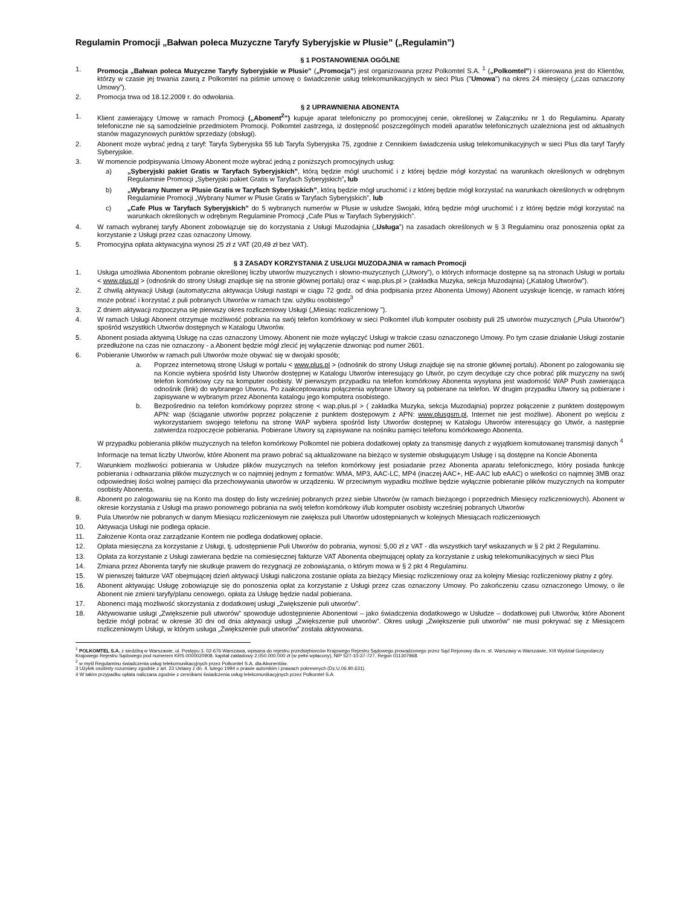Regulamin Promocji „Bałwan poleca Muzyczne Taryfy Syberyjskie w Plusie” („Regulamin”)
§ 1 POSTANOWIENIA OGÓLNE
1. Promocja „Bałwan poleca Muzyczne Taryfy Syberyjskie w Plusie” („Promocja”) jest organizowana przez Polkomtel S.A. <sup>1</sup> („Polkomtel”) i skierowana jest do Klientów, którzy w czasie jej trwania zawrą z Polkomtel na piśmie umowę o świadczenie usług telekomunikacyjnych w sieci Plus ("Umowa") na okres 24 miesięcy („czas oznaczony Umowy”).
2. Promocja trwa od 18.12.2009 r. do odwołania.
§ 2 UPRAWNIENIA ABONENTA
1. Klient zawierający Umowę w ramach Promocji („Abonent<sup>2</sup>”) kupuje aparat telefoniczny po promocyjnej cenie, określonej w Załączniku nr 1 do Regulaminu. Aparaty telefoniczne nie są samodzielnie przedmiotem Promocji. Polkomtel zastrzega, iż dostępność poszczególnych modeli aparatów telefonicznych uzależniona jest od aktualnych stanów magazynowych punktów sprzedaży (obsługi).
2. Abonent może wybrać jedną z taryf: Taryfa Syberyjska 55 lub Taryfa Syberyjska 75, zgodnie z Cennikiem świadczenia usług telekomunikacyjnych w sieci Plus dla taryf Taryfy Syberyjskie.
3. W momencie podpisywania Umowy Abonent może wybrać jedną z poniższych promocyjnych usług:
a) „Syberyjski pakiet Gratis w Taryfach Syberyjskich”, którą będzie mógł uruchomić i z której będzie mógł korzystać na warunkach określonych w odrębnym Regulaminie Promocji „Syberyjski pakiet Gratis w Taryfach Syberyjskich”, lub
b) „Wybrany Numer w Plusie Gratis w Taryfach Syberyjskich”, którą będzie mógł uruchomić i z której będzie mógł korzystać na warunkach określonych w odrębnym Regulaminie Promocji „Wybrany Numer w Plusie Gratis w Taryfach Syberyjskich”, lub
c) „Cafe Plus w Taryfach Syberyjskich” do 5 wybranych numerów w Plusie w usłudze Swojaki, którą będzie mógł uruchomić i z której będzie mógł korzystać na warunkach określonych w odrębnym Regulaminie Promocji „Cafe Plus w Taryfach Syberyjskich”.
4. W ramach wybranej taryfy Abonent zobowiązuje się do korzystania z Usługi Muzodajnia („Usługa”) na zasadach określonych w § 3 Regulaminu oraz ponoszenia opłat za korzystanie z Usługi przez czas oznaczony Umowy.
5. Promocyjna opłata aktywacyjna wynosi 25 zł z VAT (20,49 zł bez VAT).
§ 3 ZASADY KORZYSTANIA Z USŁUGI MUZODAJNIA w ramach Promocji
1. Usługa umożliwia Abonentom pobranie określonej liczby utworów muzycznych i słowno-muzycznych („Utwory”), o których informacje dostępne są na stronach Usługi w portalu < www.plus.pl > (odnośnik do strony Usługi znajduje się na stronie głównej portalu) oraz < wap.plus.pl > (zakładka Muzyka, sekcja Muzodajnia) („Katalog Utworów”).
2. Z chwilą aktywacji Usługi (automatyczna aktywacja Usługi nastąpi w ciągu 72 godz. od dnia podpisania przez Abonenta Umowy) Abonent uzyskuje licencję, w ramach której może pobrać i korzystać z puli pobranych Utworów w ramach tzw. użytku osobistego<sup>3</sup>
3. Z dniem aktywacji rozpoczyna się pierwszy okres rozliczeniowy Usługi („Miesiąc rozliczeniowy ”).
4. W ramach Usługi Abonent otrzymuje możliwość pobrania na swój telefon komórkowy w sieci Polkomtel i/lub komputer osobisty puli 25 utworów muzycznych („Pula Utworów”) spośród wszystkich Utworów dostępnych w Katalogu Utworów.
5. Abonent posiada aktywną Usługę na czas oznaczony Umowy. Abonent nie może wyłączyć Usługi w trakcie czasu oznaczonego Umowy. Po tym czasie działanie Usługi zostanie przedłużone na czas nie oznaczony - a Abonent będzie mógł zlecić jej wyłączenie dzwoniąc pod numer 2601.
6. Pobieranie Utworów w ramach puli Utworów może obywać się w dwojaki sposób;
a. Poprzez internetową stronę Usługi w portalu < www.plus.pl > (odnośnik do strony Usługi znajduje się na stronie głównej portalu). Abonent po zalogowaniu się na Koncie wybiera spośród listy Utworów dostępnej w Katalogu Utworów interesujący go Utwór, po czym decyduje czy chce pobrać plik muzyczny na swój telefon komórkowy czy na komputer osobisty. W pierwszym przypadku na telefon komórkowy Abonenta wysyłana jest wiadomość WAP Push zawierająca odnośnik (link) do wybranego Utworu. Po zaakceptowaniu połączenia wybrane Utwory są pobierane na telefon. W drugim przypadku Utwory są pobierane i zapisywane w wybranym przez Abonenta katalogu jego komputera osobistego.
b. Bezpośrednio na telefon komórkowy poprzez stronę < wap.plus.pl > ( zakładka Muzyka, sekcja Muzodajnia) poprzez połączenie z punktem dostępowym APN: wap (ściąganie utworów poprzez połączenie z punktem dostępowym z APN: www.plusgsm.pl, Internet nie jest możliwe). Abonent po wejściu z wykorzystaniem swojego telefonu na stronę WAP wybiera spośród listy Utworów dostępnej w Katalogu Utworów interesujący go Utwór, a następnie zatwierdza rozpoczęcie pobierania. Pobierane Utwory są zapisywane na nośniku pamięci telefonu komórkowego Abonenta.
W przypadku pobierania plików muzycznych na telefon komórkowy Polkomtel nie pobiera dodatkowej opłaty za transmisję danych z wyjątkiem komutowanej transmisji danych <sup>4</sup>
Informacje na temat liczby Utworów, które Abonent ma prawo pobrać są aktualizowane na bieżąco w systemie obsługującym Usługę i są dostępne na Koncie Abonenta
7. Warunkiem możliwości pobierania w Usłudze plików muzycznych na telefon komórkowy jest posiadanie przez Abonenta aparatu telefonicznego, który posiada funkcję pobierania i odtwarzania plików muzycznych w co najmniej jednym z formatów: WMA, MP3, AAC-LC, MP4 (inaczej AAC+, HE-AAC lub eAAC) o wielkości co najmniej 3MB oraz odpowiedniej ilości wolnej pamięci dla przechowywania utworów w urządzeniu. W przeciwnym wypadku możliwe będzie wyłącznie pobieranie plików muzycznych na komputer osobisty Abonenta.
8. Abonent po zalogowaniu się na Konto ma dostęp do listy wcześniej pobranych przez siebie Utworów (w ramach bieżącego i poprzednich Miesięcy rozliczeniowych). Abonent w okresie korzystania z Usługi ma prawo ponownego pobrania na swój telefon komórkowy i/lub komputer osobisty wcześniej pobranych Utworów
9. Pula Utworów nie pobranych w danym Miesiącu rozliczeniowym nie zwiększa puli Utworów udostępnianych w kolejnych Miesiącach rozliczeniowych
10. Aktywacja Usługi nie podlega opłacie.
11. Założenie Konta oraz zarządzanie Kontem nie podlega dodatkowej opłacie.
12. Opłata miesięczna za korzystanie z Usługi, tj. udostępnienie Puli Utworów do pobrania, wynosi: 5,00 zł z VAT - dla wszystkich taryf wskazanych w § 2 pkt 2 Regulaminu.
13. Opłata za korzystanie z Usługi zawierana będzie na comiesięcznej fakturze VAT Abonenta obejmującej opłaty za korzystanie z usług telekomunikacyjnych w sieci Plus
14. Zmiana przez Abonenta taryfy nie skutkuje prawem do rezygnacji ze zobowiązania, o którym mowa w § 2 pkt 4 Regulaminu.
15. W pierwszej fakturze VAT obejmującej dzień aktywacji Usługi naliczona zostanie opłata za bieżący Miesiąc rozliczeniowy oraz za kolejny Miesiąc rozliczeniowy płatny z góry.
16. Abonent aktywując Usługę zobowiązuje się do ponoszenia opłat za korzystanie z Usługi przez czas oznaczony Umowy. Po zakończeniu czasu oznaczonego Umowy, o ile Abonent nie zmieni taryfy/planu cenowego, opłata za Usługę będzie nadal pobierana.
17. Abonenci mają możliwość skorzystania z dodatkowej usługi „Zwiększenie puli utworów”.
18. Aktywowanie usługi „Zwiększenie puli utworów” spowoduje udostępnienie Abonentowi – jako świadczenia dodatkowego w Usłudze – dodatkowej puli Utworów, które Abonent będzie mógł pobrać w okresie 30 dni od dnia aktywacji usługi „Zwiększenie puli utworów”. Okres usługi „Zwiększenie puli utworów” nie musi pokrywać się z Miesiącem rozliczeniowym Usługi, w którym usługa „Zwiększenie puli utworów” została aktywowana.
<sup>1</sup> POLKOMTEL S.A. z siedzibą w Warszawie, ul. Postępu 3, 02-676 Warszawa, wpisana do rejestru przedsiębiorców Krajowego Rejestru Sądowego prowadzonego przez Sąd Rejonowy dla m. st. Warszawy w Warszawie, XIII Wydział Gospodarczy Krajowego Rejestru Sądowego pod numerem KRS 0000020908, kapitał zakładowy 2.050.000.000 zł (w pełni wpłacony), NIP 527-10-37-727, Regon 011307968.
<sup>2</sup> w myśl Regulaminu świadczenia usług telekomunikacyjnych przez Polkomtel S.A. dla Abonentów.
3 Użytek osobisty rozumiany zgodnie z art. 23 Ustawy z dn. 4. lutego 1994 o prawie autorskim i prawach pokrewnych (Dz.U.06.90.631).
4 W takim przypadku opłata naliczana zgodnie z cennikami świadczenia usług telekomunikacyjnych przez Polkomtel S.A.